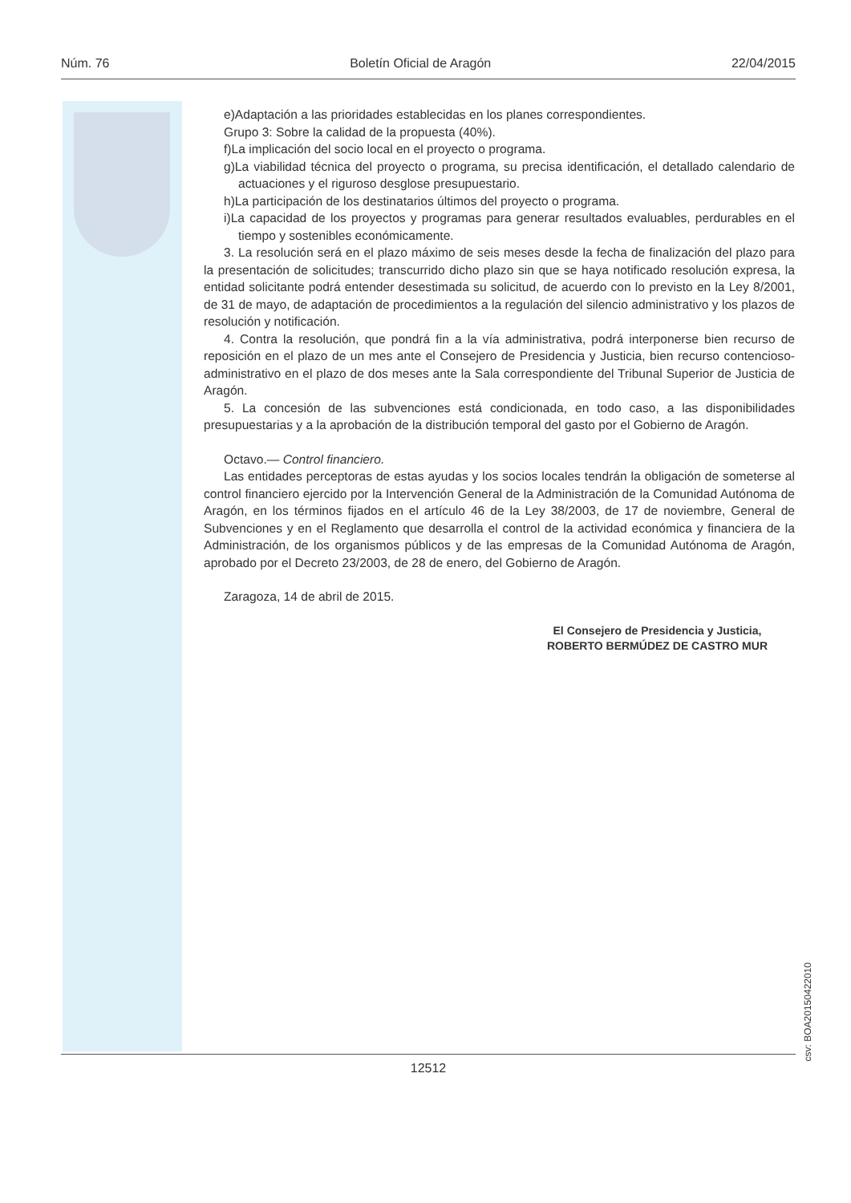Núm. 76 Boletín Oficial de Aragón 22/04/2015
e)Adaptación a las prioridades establecidas en los planes correspondientes.
Grupo 3: Sobre la calidad de la propuesta (40%).
f)La implicación del socio local en el proyecto o programa.
g)La viabilidad técnica del proyecto o programa, su precisa identificación, el detallado calendario de actuaciones y el riguroso desglose presupuestario.
h)La participación de los destinatarios últimos del proyecto o programa.
i)La capacidad de los proyectos y programas para generar resultados evaluables, perdurables en el tiempo y sostenibles económicamente.
3. La resolución será en el plazo máximo de seis meses desde la fecha de finalización del plazo para la presentación de solicitudes; transcurrido dicho plazo sin que se haya notificado resolución expresa, la entidad solicitante podrá entender desestimada su solicitud, de acuerdo con lo previsto en la Ley 8/2001, de 31 de mayo, de adaptación de procedimientos a la regulación del silencio administrativo y los plazos de resolución y notificación.
4. Contra la resolución, que pondrá fin a la vía administrativa, podrá interponerse bien recurso de reposición en el plazo de un mes ante el Consejero de Presidencia y Justicia, bien recurso contencioso-administrativo en el plazo de dos meses ante la Sala correspondiente del Tribunal Superior de Justicia de Aragón.
5. La concesión de las subvenciones está condicionada, en todo caso, a las disponibilidades presupuestarias y a la aprobación de la distribución temporal del gasto por el Gobierno de Aragón.
Octavo.— Control financiero.
Las entidades perceptoras de estas ayudas y los socios locales tendrán la obligación de someterse al control financiero ejercido por la Intervención General de la Administración de la Comunidad Autónoma de Aragón, en los términos fijados en el artículo 46 de la Ley 38/2003, de 17 de noviembre, General de Subvenciones y en el Reglamento que desarrolla el control de la actividad económica y financiera de la Administración, de los organismos públicos y de las empresas de la Comunidad Autónoma de Aragón, aprobado por el Decreto 23/2003, de 28 de enero, del Gobierno de Aragón.
Zaragoza, 14 de abril de 2015.
El Consejero de Presidencia y Justicia,
ROBERTO BERMÚDEZ DE CASTRO MUR
csv: BOA20150422010
12512